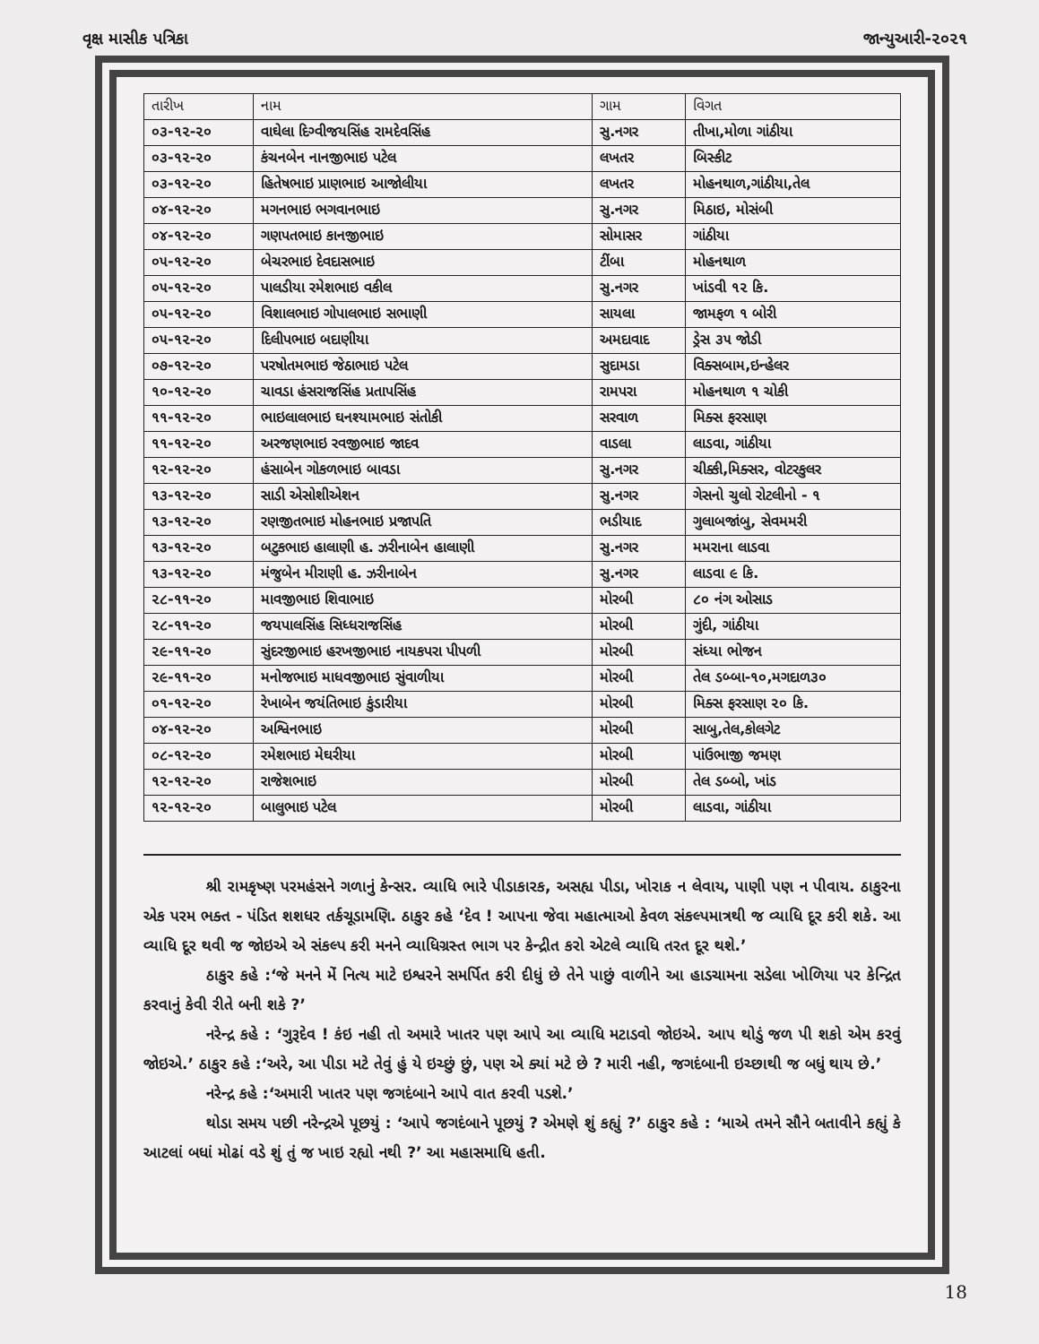વૃક્ષ માસીક પત્રિકા જાન્યુઆરી-૨૦૨૧
| તારીખ | નામ | ગામ | વિગત |
| --- | --- | --- | --- |
| ૦૩-૧૨-૨૦ | વાઘેલા દિગ્વીજયસિંહ રામદેવસિંહ | સુ.નગર | તીખા,મોળા ગાંઠીયા |
| ૦૩-૧૨-૨૦ | કંચનબેન નાનજીભાઇ પટેલ | લખતર | બિસ્કીટ |
| ૦૩-૧૨-૨૦ | હિતેષભાઇ પ્રાણભાઇ આજોલીયા | લખતર | મોહનથાળ,ગાંઠીયા,તેલ |
| ૦૪-૧૨-૨૦ | મગનભાઇ ભગવાનભાઇ | સુ.નગર | મિઠાઇ, મોસંબી |
| ૦૪-૧૨-૨૦ | ગણપતભાઇ કાનજીભાઇ | સોમાસર | ગાંઠીયા |
| ૦૫-૧૨-૨૦ | બેચરભાઇ દેવદાસભાઇ | ટીંબા | મોહનથાળ |
| ૦૫-૧૨-૨૦ | પાલડીયા રમેશભાઇ વકીલ | સુ.નગર | ખાંડવી ૧૨ કિ. |
| ૦૫-૧૨-૨૦ | વિશાલભાઇ ગોપાલભાઇ સભાણી | સાયલા | જામફળ ૧ બોરી |
| ૦૫-૧૨-૨૦ | દિલીપભાઇ બદાણીયા | અમદાવાદ | ડ્રેસ ૩૫ જોડી |
| ૦૭-૧૨-૨૦ | પરષોતમભાઇ જેઠાભાઇ પટેલ | સુદામડા | વિક્સબામ,ઇન્હેલર |
| ૧૦-૧૨-૨૦ | ચાવડા હંસરાજસિંહ પ્રતાપસિંહ | રામપરા | મોહનથાળ ૧ ચોકી |
| ૧૧-૧૨-૨૦ | ભાઇલાલભાઇ ઘનશ્યામભાઇ સંતોકી | સરવાળ | મિક્સ ફરસાણ |
| ૧૧-૧૨-૨૦ | અરજણભાઇ રવજીભાઇ જાદવ | વાડલા | લાડવા, ગાંઠીયા |
| ૧૨-૧૨-૨૦ | હંસાબેન ગોકળભાઇ બાવડા | સુ.નગર | ચીક્કી,મિક્સર, વોટરકુલર |
| ૧૩-૧૨-૨૦ | સાડી એસોશીએશન | સુ.નગર | ગેસનો ચુલો રોટલીનો - ૧ |
| ૧૩-૧૨-૨૦ | રણજીતભાઇ મોહનભાઇ પ્રજાપતિ | ભડીયાદ | ગુલાબજાંબુ, સેવમમરી |
| ૧૩-૧૨-૨૦ | બટુકભાઇ હાલાણી હ. ઝરીનાબેન હાલાણી | સુ.નગર | મમરાના લાડવા |
| ૧૩-૧૨-૨૦ | મંજુબેન મીરાણી હ. ઝરીનાબેન | સુ.નગર | લાડવા ૯ કિ. |
| ૨૮-૧૧-૨૦ | માવજીભાઇ શિવાભાઇ | મોરબી | ૮૦ નંગ ઓસાડ |
| ૨૮-૧૧-૨૦ | જયપાલસિંહ સિધ્ધરાજસિંહ | મોરબી | ગુંદી, ગાંઠીયા |
| ૨૯-૧૧-૨૦ | સુંદરજીભાઇ હરખજીભાઇ નાયકપરા પીપળી | મોરબી | સંધ્યા ભોજન |
| ૨૯-૧૧-૨૦ | મનોજભાઇ માધવજીભાઇ સુંવાળીયા | મોરબી | તેલ ડબ્બા-૧૦,મગદાળ૩૦ |
| ૦૧-૧૨-૨૦ | રેખાબેન જયંતિભાઇ કુંડારીયા | મોરબી | મિક્સ ફરસાણ ૨૦ કિ. |
| ૦૪-૧૨-૨૦ | અશ્વિનભાઇ | મોરબી | સાબુ,તેલ,કોલગેટ |
| ૦૮-૧૨-૨૦ | રમેશભાઇ મેઘરીયા | મોરબી | પાંઉભાજી જમણ |
| ૧૨-૧૨-૨૦ | રાજેશભાઇ | મોરબી | તેલ ડબ્બો, ખાંડ |
| ૧૨-૧૨-૨૦ | બાલુભાઇ પટેલ | મોરબી | લાડવા, ગાંઠીયા |
શ્રી રામકૃષ્ણ પરમહંસને ગળાનું કેન્સર. વ્યાધિ ભારે પીડાકારક, અસહ્ય પીડા, ખોરાક ન લેવાય, પાણી પણ ન પીવાય. ઠાકુરના એક પરમ ભક્ત - પંડિત શશધર તર્કચૂડામણિ. ઠાકુર કહે ‘દેવ ! આપના જેવા મહાત્માઓ કેવળ સંકલ્પમાત્રથી જ વ્યાધિ દૂર કરી શકે. આ વ્યાધિ દૂર થવી જ જોઇએ એ સંકલ્પ કરી મનને વ્યાધિગ્રસ્ત ભાગ પર કેન્દ્રીત કરો એટલે વ્યાધિ તરત દૂર થશે.’
ઠાકુર કહે :‘જે મનને મેં નિત્ય માટે ઇશ્વરને સમર્પિત કરી દીધું છે તેને પાછું વાળીને આ હાડચામના સડેલા ખોળિયા પર કેન્દ્રિત કરવાનું કેવી રીતે બની શકે ?’
નરેન્દ્ર કહે : ‘ગુરૂદેવ ! કંઇ નહી તો અમારે ખાતર પણ આપે આ વ્યાધિ મટાડવો જોઇએ. આપ થોડું જળ પી શકો એમ કરવું જોઇએ.’ ઠાકુર કહે :‘અરે, આ પીડા મટે તેવું હું યે ઇચ્છું છું, પણ એ ક્યાં મટે છે ? મારી નહી, જગદંબાની ઇચ્છાથી જ બધું થાય છે.’
નરેન્દ્ર કહે :‘અમારી ખાતર પણ જગદંબાને આપે વાત કરવી પડશે.’
થોડા સમય પછી નરેન્દ્રએ પૂછયું : ‘આપે જગદંબાને પૂછયું ? એમણે શું કહ્યું ?’ ઠાકુર કહે : ‘માએ તમને સૌને બતાવીને કહ્યું કે આટલાં બધાં મોઢાં વડે શું તું જ ખાઇ રહ્યો નથી ?’ આ મહાસમાધિ હતી.
18